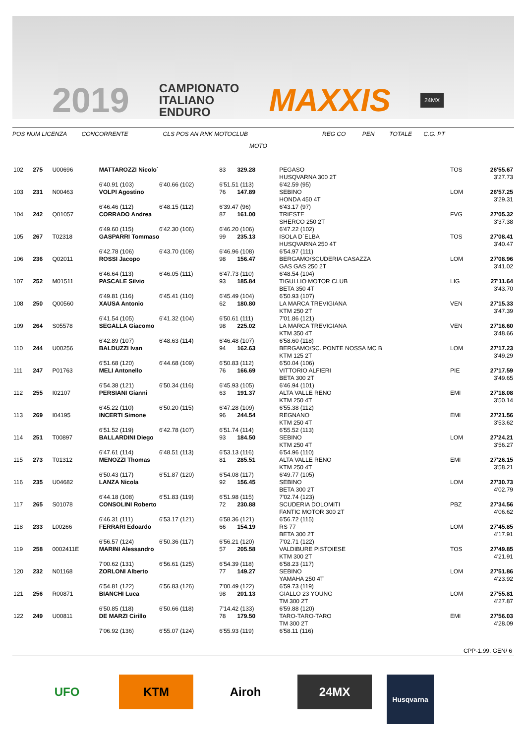2019 CAMPIONATO
ITALIANO
ENDURO MAXXIS 24MX
POS NUM LICENZA CONCORRENTE CLS POS AN RNK MOTOCLUB REG CO PEN TOTALE C.G. PT
MOTO
| 102 | 275 | U00696 | MATTAROZZI Nicolo` | | 83 | 329.28 | PEGASO | | TOS | 26'55.67 |
| | | | | | | | HUSQVARNA 300 2T | | | 3'27.73 |
| | | | 6'40.91 (103) | 6'40.66 (102) | 6'51.51 (113) | | | 6'42.59 (95) | | |
| 103 | 231 | N00463 | VOLPI Agostino | | 76 | 147.89 | SEBINO HONDA 450 4T | | LOM | 26'57.25 3'29.31 |
| | | | 6'46.46 (112) | 6'48.15 (112) | 6'39.47 (96) | | | 6'43.17 (97) | | |
| 104 | 242 | Q01057 | CORRADO Andrea | | 87 | 161.00 | TRIESTE SHERCO 250 2T | | FVG | 27'05.32 3'37.38 |
| | | | 6'49.60 (115) | 6'42.30 (106) | 6'46.20 (106) | | | 6'47.22 (102) | | |
| 105 | 267 | T02318 | GASPARRI Tommaso | | 99 | 235.13 | ISOLA D`ELBA HUSQVARNA 250 4T | | TOS | 27'08.41 3'40.47 |
| | | | 6'42.78 (106) | 6'43.70 (108) | 6'46.96 (108) | | | 6'54.97 (111) | | |
| 106 | 236 | Q02011 | ROSSI Jacopo | | 98 | 156.47 | BERGAMO/SCUDERIA CASAZZA GAS GAS 250 2T | | LOM | 27'08.96 3'41.02 |
| | | | 6'46.64 (113) | 6'46.05 (111) | 6'47.73 (110) | | | 6'48.54 (104) | | |
| 107 | 252 | M01511 | PASCALE Silvio | | 93 | 185.84 | TIGULLIO MOTOR CLUB BETA 350 4T | | LIG | 27'11.64 3'43.70 |
| | | | 6'49.81 (116) | 6'45.41 (110) | 6'45.49 (104) | | | 6'50.93 (107) | | |
| 108 | 250 | Q00560 | XAUSA Antonio | | 62 | 180.80 | LA MARCA TREVIGIANA KTM 250 2T | | VEN | 27'15.33 3'47.39 |
| | | | 6'41.54 (105) | 6'41.32 (104) | 6'50.61 (111) | | | 7'01.86 (121) | | |
| 109 | 264 | S05578 | SEGALLA Giacomo | | 98 | 225.02 | LA MARCA TREVIGIANA KTM 350 4T | | VEN | 27'16.60 3'48.66 |
| | | | 6'42.89 (107) | 6'48.63 (114) | 6'46.48 (107) | | | 6'58.60 (118) | | |
| 110 | 244 | U00256 | BALDUZZI Ivan | | 94 | 162.63 | BERGAMO/SC. PONTE NOSSA MC B KTM 125 2T | | LOM | 27'17.23 3'49.29 |
| | | | 6'51.68 (120) | 6'44.68 (109) | 6'50.83 (112) | | | 6'50.04 (106) | | |
| 111 | 247 | P01763 | MELI Antonello | | 76 | 166.69 | VITTORIO ALFIERI BETA 300 2T | | PIE | 27'17.59 3'49.65 |
| | | | 6'54.38 (121) | 6'50.34 (116) | 6'45.93 (105) | | | 6'46.94 (101) | | |
| 112 | 255 | I02107 | PERSIANI Gianni | | 63 | 191.37 | ALTA VALLE RENO KTM 250 4T | | EMI | 27'18.08 3'50.14 |
| | | | 6'45.22 (110) | 6'50.20 (115) | 6'47.28 (109) | | | 6'55.38 (112) | | |
| 113 | 269 | I04195 | INCERTI Simone | | 96 | 244.54 | REGNANO KTM 250 4T | | EMI | 27'21.56 3'53.62 |
| | | | 6'51.52 (119) | 6'42.78 (107) | 6'51.74 (114) | | | 6'55.52 (113) | | |
| 114 | 251 | T00897 | BALLARDINI Diego | | 93 | 184.50 | SEBINO KTM 250 4T | | LOM | 27'24.21 3'56.27 |
| | | | 6'47.61 (114) | 6'48.51 (113) | 6'53.13 (116) | | | 6'54.96 (110) | | |
| 115 | 273 | T01312 | MENOZZI Thomas | | 81 | 285.51 | ALTA VALLE RENO KTM 250 4T | | EMI | 27'26.15 3'58.21 |
| | | | 6'50.43 (117) | 6'51.87 (120) | 6'54.08 (117) | | | 6'49.77 (105) | | |
| 116 | 235 | U04682 | LANZA Nicola | | 92 | 156.45 | SEBINO BETA 300 2T | | LOM | 27'30.73 4'02.79 |
| | | | 6'44.18 (108) | 6'51.83 (119) | 6'51.98 (115) | | | 7'02.74 (123) | | |
| 117 | 265 | S01078 | CONSOLINI Roberto | | 72 | 230.88 | SCUDERIA DOLOMITI FANTIC MOTOR 300 2T | | PBZ | 27'34.56 4'06.62 |
| | | | 6'46.31 (111) | 6'53.17 (121) | 6'58.36 (121) | | | 6'56.72 (115) | | |
| 118 | 233 | L00266 | FERRARI Edoardo | | 66 | 154.19 | RS 77 BETA 300 2T | | LOM | 27'45.85 4'17.91 |
| | | | 6'56.57 (124) | 6'50.36 (117) | 6'56.21 (120) | | | 7'02.71 (122) | | |
| 119 | 258 | 0002411E | MARINI Alessandro | | 57 | 205.58 | VALDIBURE PISTOIESE KTM 300 2T | | TOS | 27'49.85 4'21.91 |
| | | | 7'00.62 (131) | 6'56.61 (125) | 6'54.39 (118) | | | 6'58.23 (117) | | |
| 120 | 232 | N01168 | ZORLONI Alberto | | 77 | 149.27 | SEBINO YAMAHA 250 4T | | LOM | 27'51.86 4'23.92 |
| | | | 6'54.81 (122) | 6'56.83 (126) | 7'00.49 (122) | | | 6'59.73 (119) | | |
| 121 | 256 | R00871 | BIANCHI Luca | | 98 | 201.13 | GIALLO 23 YOUNG TM 300 2T | | LOM | 27'55.81 4'27.87 |
| | | | 6'50.85 (118) | 6'50.66 (118) | 7'14.42 (133) | | | 6'59.88 (120) | | |
| 122 | 249 | U00811 | DE MARZI Cirillo | | 78 | 179.50 | TARO-TARO-TARO TM 300 2T | | EMI | 27'56.03 4'28.09 |
| | | | 7'06.92 (136) | 6'55.07 (124) | 6'55.93 (119) | | | 6'58.11 (116) | | |
CPP-1.99. GEN/ 6
UFO KTM Airoh 24MX
Husqvarna